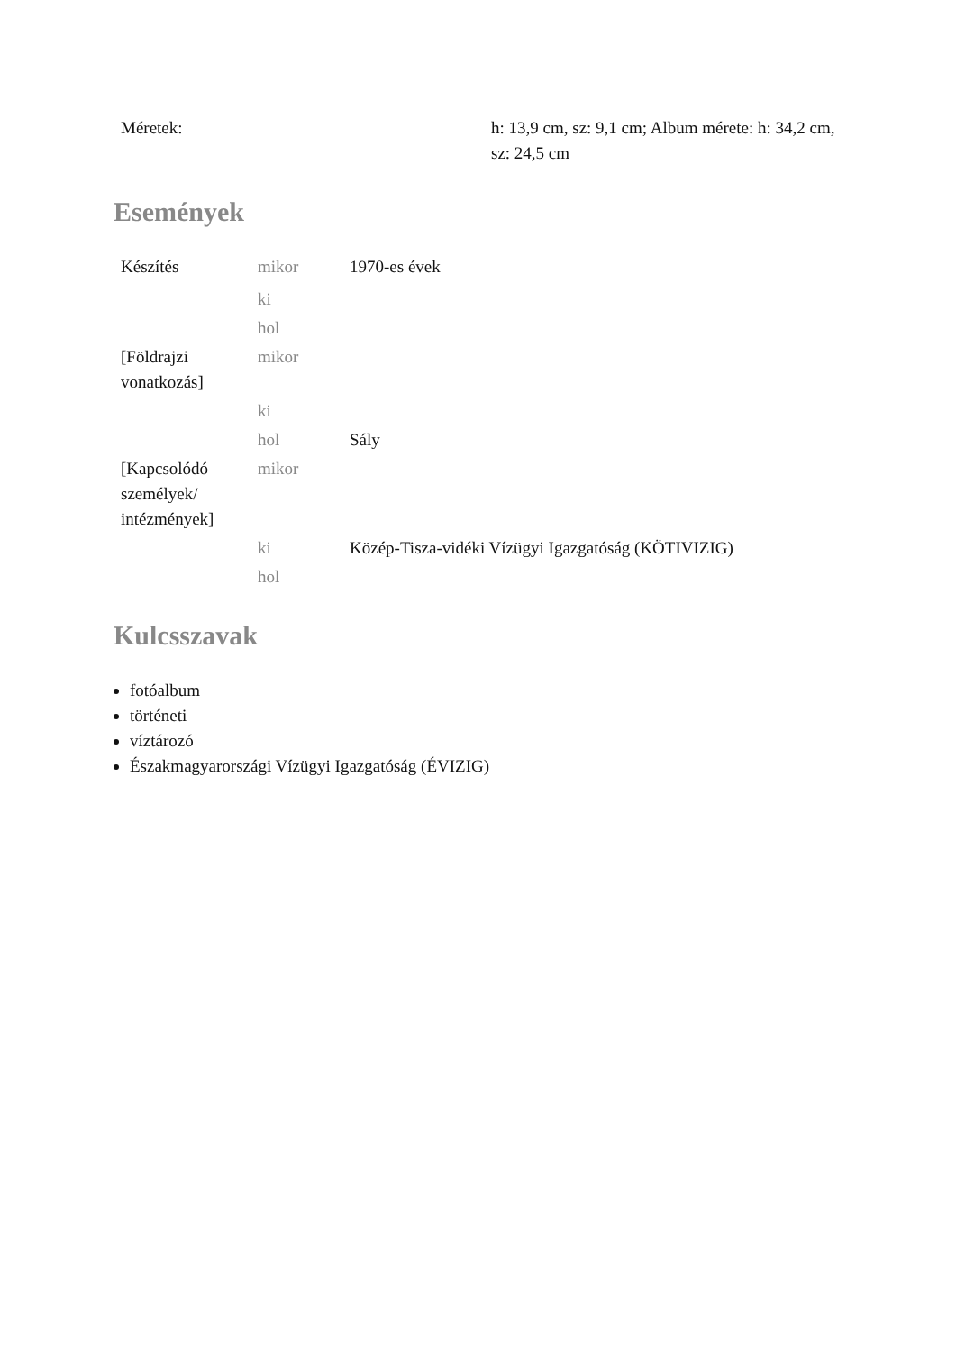| Méretek: | h: 13,9 cm, sz: 9,1 cm; Album mérete: h: 34,2 cm, sz: 24,5 cm |
Események
| Készítés | mikor | 1970-es évek |
| | ki | |
| | hol | |
| [Földrajzi vonatkozás] | mikor | |
| | ki | |
| | hol | Sály |
| [Kapcsolódó személyek/ intézmények] | mikor | |
| | ki | Közép-Tisza-vidéki Vízügyi Igazgatóság (KÖTIVIZIG) |
| | hol | |
Kulcsszavak
fotóalbum
történeti
víztározó
Északmagyarországi Vízügyi Igazgatóság (ÉVIZIG)